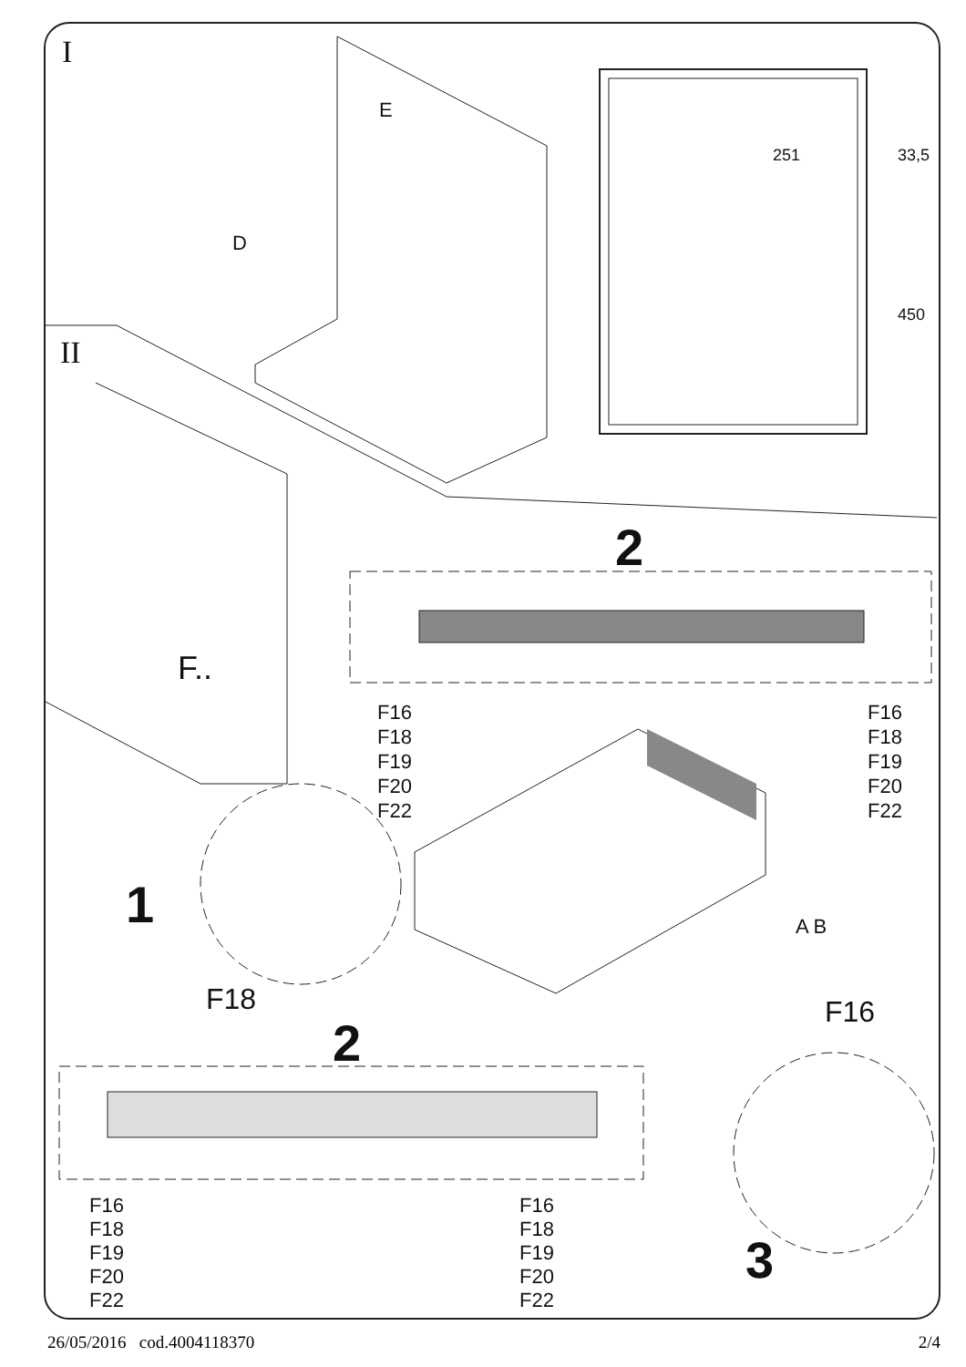I
II
E
D
251 33,5
450
2
2
1
3
F..
F16
F18
F19
F20
F22
F16
F18
F19
F20
F22
A B
F18 F16
F16
F18
F19
F20
F22
F16
F18
F19
F20
F22
26/05/2016 cod.4004118370 2/4